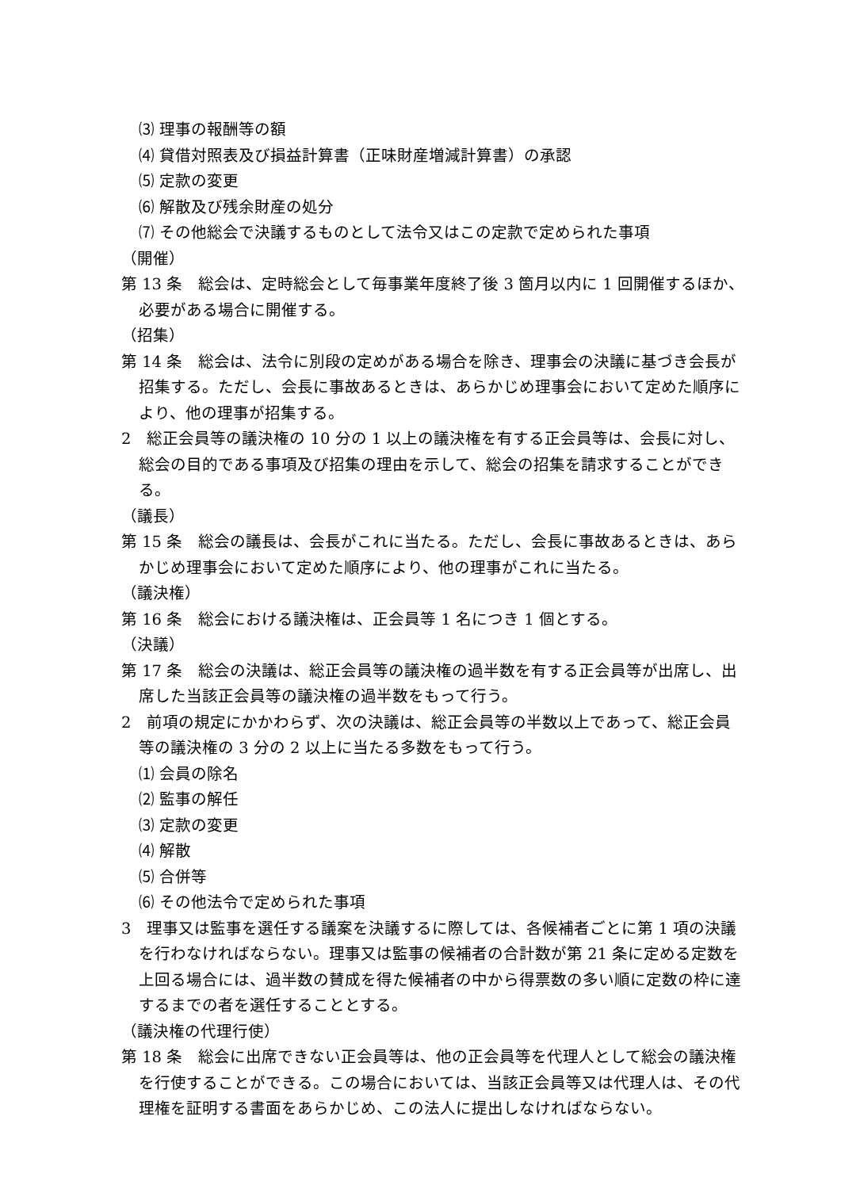⑶ 理事の報酬等の額
⑷ 貸借対照表及び損益計算書（正味財産増減計算書）の承認
⑸ 定款の変更
⑹ 解散及び残余財産の処分
⑺ その他総会で決議するものとして法令又はこの定款で定められた事項
（開催）
第 13 条　総会は、定時総会として毎事業年度終了後 3 箇月以内に 1 回開催するほか、必要がある場合に開催する。
（招集）
第 14 条　総会は、法令に別段の定めがある場合を除き、理事会の決議に基づき会長が招集する。ただし、会長に事故あるときは、あらかじめ理事会において定めた順序により、他の理事が招集する。
2　総正会員等の議決権の 10 分の 1 以上の議決権を有する正会員等は、会長に対し、総会の目的である事項及び招集の理由を示して、総会の招集を請求することができる。
（議長）
第 15 条　総会の議長は、会長がこれに当たる。ただし、会長に事故あるときは、あらかじめ理事会において定めた順序により、他の理事がこれに当たる。
（議決権）
第 16 条　総会における議決権は、正会員等 1 名につき 1 個とする。
（決議）
第 17 条　総会の決議は、総正会員等の議決権の過半数を有する正会員等が出席し、出席した当該正会員等の議決権の過半数をもって行う。
2　前項の規定にかかわらず、次の決議は、総正会員等の半数以上であって、総正会員等の議決権の 3 分の 2 以上に当たる多数をもって行う。
⑴ 会員の除名
⑵ 監事の解任
⑶ 定款の変更
⑷ 解散
⑸ 合併等
⑹ その他法令で定められた事項
3　理事又は監事を選任する議案を決議するに際しては、各候補者ごとに第 1 項の決議を行わなければならない。理事又は監事の候補者の合計数が第 21 条に定める定数を上回る場合には、過半数の賛成を得た候補者の中から得票数の多い順に定数の枠に達するまでの者を選任することとする。
（議決権の代理行使）
第 18 条　総会に出席できない正会員等は、他の正会員等を代理人として総会の議決権を行使することができる。この場合においては、当該正会員等又は代理人は、その代理権を証明する書面をあらかじめ、この法人に提出しなければならない。